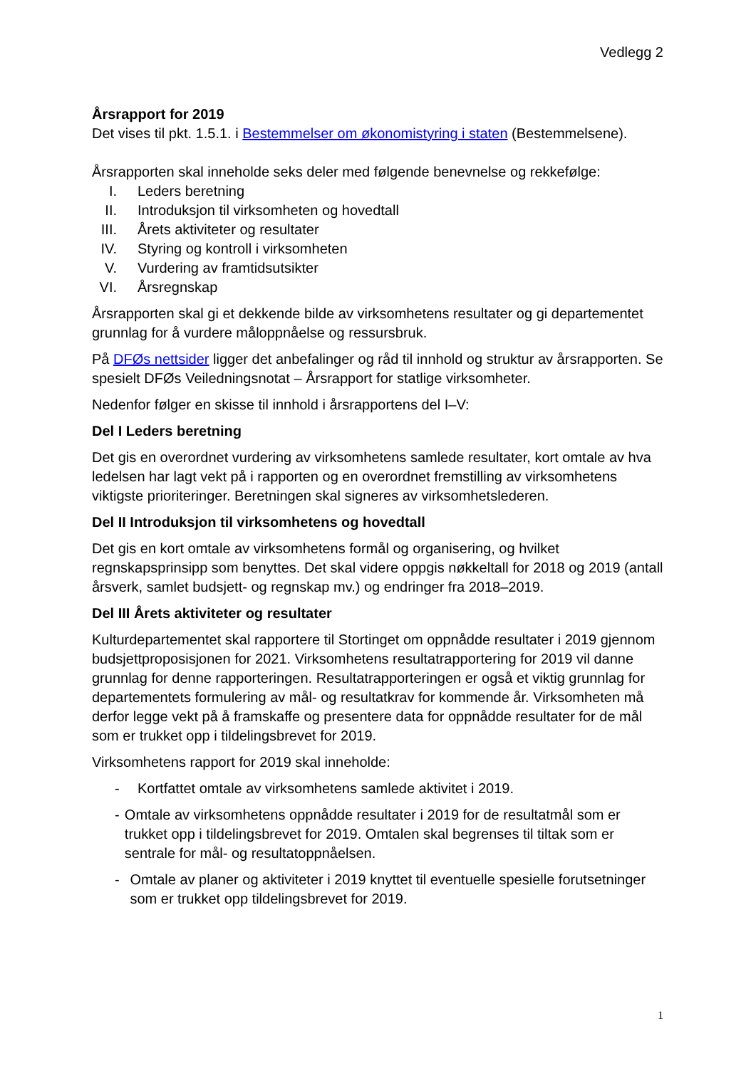Vedlegg 2
Årsrapport for 2019
Det vises til pkt. 1.5.1. i Bestemmelser om økonomistyring i staten (Bestemmelsene).
Årsrapporten skal inneholde seks deler med følgende benevnelse og rekkefølge:
I. Leders beretning
II. Introduksjon til virksomheten og hovedtall
III. Årets aktiviteter og resultater
IV. Styring og kontroll i virksomheten
V. Vurdering av framtidsutsikter
VI. Årsregnskap
Årsrapporten skal gi et dekkende bilde av virksomhetens resultater og gi departementet grunnlag for å vurdere måloppnåelse og ressursbruk.
På DFØs nettsider ligger det anbefalinger og råd til innhold og struktur av årsrapporten. Se spesielt DFØs Veiledningsnotat – Årsrapport for statlige virksomheter.
Nedenfor følger en skisse til innhold i årsrapportens del I–V:
Del I Leders beretning
Det gis en overordnet vurdering av virksomhetens samlede resultater, kort omtale av hva ledelsen har lagt vekt på i rapporten og en overordnet fremstilling av virksomhetens viktigste prioriteringer. Beretningen skal signeres av virksomhetslederen.
Del II Introduksjon til virksomhetens og hovedtall
Det gis en kort omtale av virksomhetens formål og organisering, og hvilket regnskapsprinsipp som benyttes. Det skal videre oppgis nøkkeltall for 2018 og 2019 (antall årsverk, samlet budsjett- og regnskap mv.) og endringer fra 2018–2019.
Del III Årets aktiviteter og resultater
Kulturdepartementet skal rapportere til Stortinget om oppnådde resultater i 2019 gjennom budsjettproposisjonen for 2021. Virksomhetens resultatrapportering for 2019 vil danne grunnlag for denne rapporteringen. Resultatrapporteringen er også et viktig grunnlag for departementets formulering av mål- og resultatkrav for kommende år. Virksomheten må derfor legge vekt på å framskaffe og presentere data for oppnådde resultater for de mål som er trukket opp i tildelingsbrevet for 2019.
Virksomhetens rapport for 2019 skal inneholde:
- Kortfattet omtale av virksomhetens samlede aktivitet i 2019.
- Omtale av virksomhetens oppnådde resultater i 2019 for de resultatmål som er trukket opp i tildelingsbrevet for 2019. Omtalen skal begrenses til tiltak som er sentrale for mål- og resultatoppnåelsen.
- Omtale av planer og aktiviteter i 2019 knyttet til eventuelle spesielle forutsetninger som er trukket opp tildelingsbrevet for 2019.
1